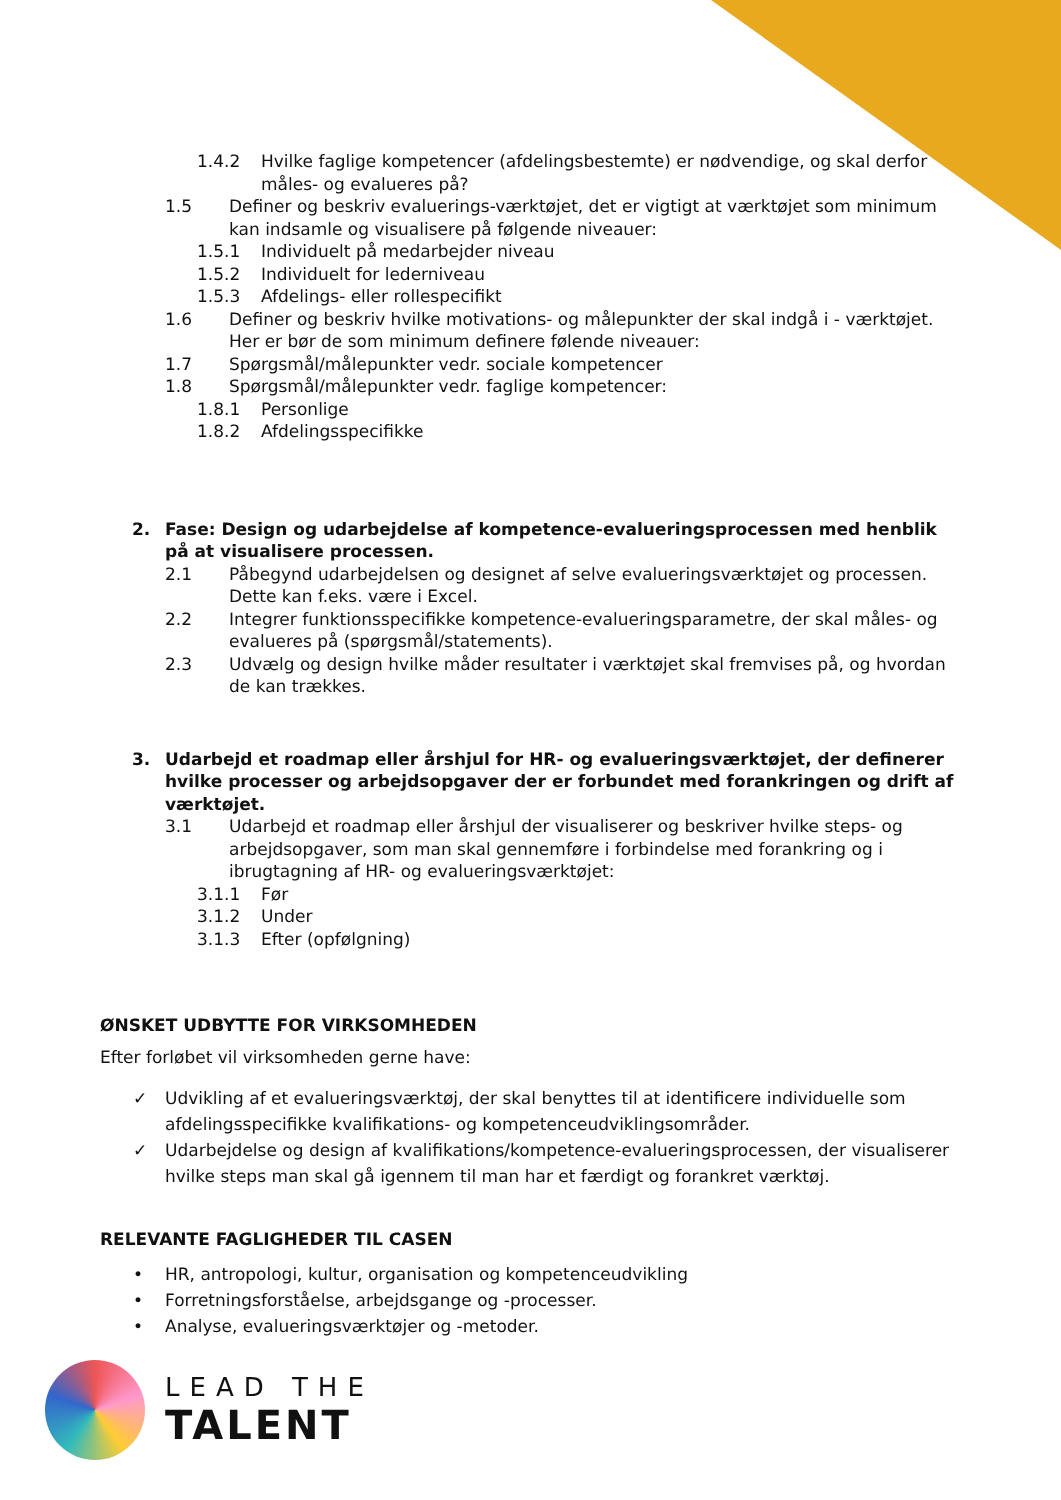1.4.2 Hvilke faglige kompetencer (afdelingsbestemte) er nødvendige, og skal derfor måles- og evalueres på?
1.5 Definer og beskriv evaluerings-værktøjet, det er vigtigt at værktøjet som minimum kan indsamle og visualisere på følgende niveauer:
1.5.1 Individuelt på medarbejder niveau
1.5.2 Individuelt for lederniveau
1.5.3 Afdelings- eller rollespecifikt
1.6 Definer og beskriv hvilke motivations- og målepunkter der skal indgå i - værktøjet. Her er bør de som minimum definere følende niveauer:
1.7 Spørgsmål/målepunkter vedr. sociale kompetencer
1.8 Spørgsmål/målepunkter vedr. faglige kompetencer:
1.8.1 Personlige
1.8.2 Afdelingsspecifikke
2. Fase: Design og udarbejdelse af kompetence-evalueringsprocessen med henblik på at visualisere processen.
2.1 Påbegynd udarbejdelsen og designet af selve evalueringsværktøjet og processen. Dette kan f.eks. være i Excel.
2.2 Integrer funktionsspecifikke kompetence-evalueringsparametre, der skal måles- og evalueres på (spørgsmål/statements).
2.3 Udvælg og design hvilke måder resultater i værktøjet skal fremvises på, og hvordan de kan trækkes.
3. Udarbejd et roadmap eller årshjul for HR- og evalueringsværktøjet, der definerer hvilke processer og arbejdsopgaver der er forbundet med forankringen og drift af værktøjet.
3.1 Udarbejd et roadmap eller årshjul der visualiserer og beskriver hvilke steps- og arbejdsopgaver, som man skal gennemføre i forbindelse med forankring og i ibrugtagning af HR- og evalueringsværktøjet:
3.1.1 Før
3.1.2 Under
3.1.3 Efter (opfølgning)
ØNSKET UDBYTTE FOR VIRKSOMHEDEN
Efter forløbet vil virksomheden gerne have:
✓ Udvikling af et evalueringsværktøj, der skal benyttes til at identificere individuelle som afdelingsspecifikke kvalifikations- og kompetenceudviklingsområder.
✓ Udarbejdelse og design af kvalifikations/kompetence-evalueringsprocessen, der visualiserer hvilke steps man skal gå igennem til man har et færdigt og forankret værktøj.
RELEVANTE FAGLIGHEDER TIL CASEN
• HR, antropologi, kultur, organisation og kompetenceudvikling
• Forretningsforståelse, arbejdsgange og -processer.
• Analyse, evalueringsværktøjer og -metoder.
LEAD THE
TALENT